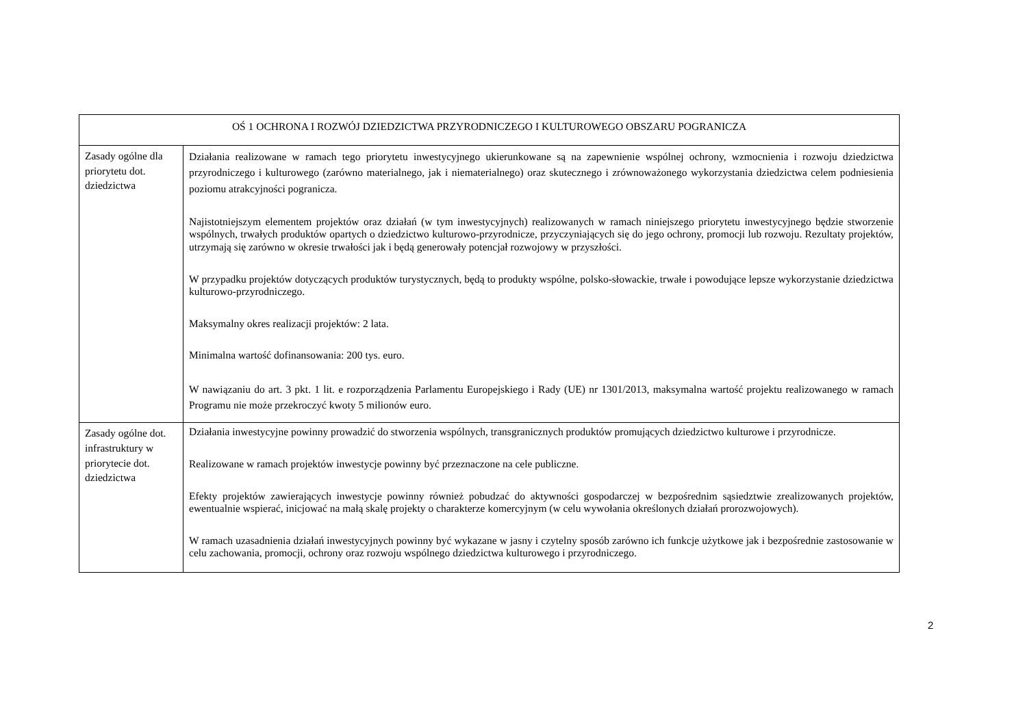| OŚ 1 OCHRONA I ROZWÓJ DZIEDZICTWA PRZYRODNICZEGO I KULTUROWEGO OBSZARU POGRANICZA | |
| Zasady ogólne dla priorytetu dot. dziedzictwa | Działania realizowane w ramach tego priorytetu inwestycyjnego ukierunkowane są na zapewnienie wspólnej ochrony, wzmocnienia i rozwoju dziedzictwa przyrodniczego i kulturowego (zarówno materialnego, jak i niematerialnego) oraz skutecznego i zrównoważonego wykorzystania dziedzictwa celem podniesienia poziomu atrakcyjności pogranicza. Najistotniejszym elementem projektów oraz działań (w tym inwestycyjnych) realizowanych w ramach niniejszego priorytetu inwestycyjnego będzie stworzenie wspólnych, trwałych produktów opartych o dziedzictwo kulturowo-przyrodnicze, przyczyniających się do jego ochrony, promocji lub rozwoju. Rezultaty projektów, utrzymają się zarówno w okresie trwałości jak i będą generowały potencjał rozwojowy w przyszłości. W przypadku projektów dotyczących produktów turystycznych, będą to produkty wspólne, polsko-słowackie, trwałe i powodujące lepsze wykorzystanie dziedzictwa kulturowo-przyrodniczego. Maksymalny okres realizacji projektów: 2 lata. Minimalna wartość dofinansowania: 200 tys. euro. W nawiązaniu do art. 3 pkt. 1 lit. e rozporządzenia Parlamentu Europejskiego i Rady (UE) nr 1301/2013, maksymalna wartość projektu realizowanego w ramach Programu nie może przekroczyć kwoty 5 milionów euro. |
| Zasady ogólne dot. infrastruktury w priorytecie dot. dziedzictwa | Działania inwestycyjne powinny prowadzić do stworzenia wspólnych, transgranicznych produktów promujących dziedzictwo kulturowe i przyrodnicze. Realizowane w ramach projektów inwestycje powinny być przeznaczone na cele publiczne. Efekty projektów zawierających inwestycje powinny również pobudzać do aktywności gospodarczej w bezpośrednim sąsiedztwie zrealizowanych projektów, ewentualnie wspierać, inicjować na małą skalę projekty o charakterze komercyjnym (w celu wywołania określonych działań prorozwojowych). W ramach uzasadnienia działań inwestycyjnych powinny być wykazane w jasny i czytelny sposób zarówno ich funkcje użytkowe jak i bezpośrednie zastosowanie w celu zachowania, promocji, ochrony oraz rozwoju wspólnego dziedzictwa kulturowego i przyrodniczego. |
2